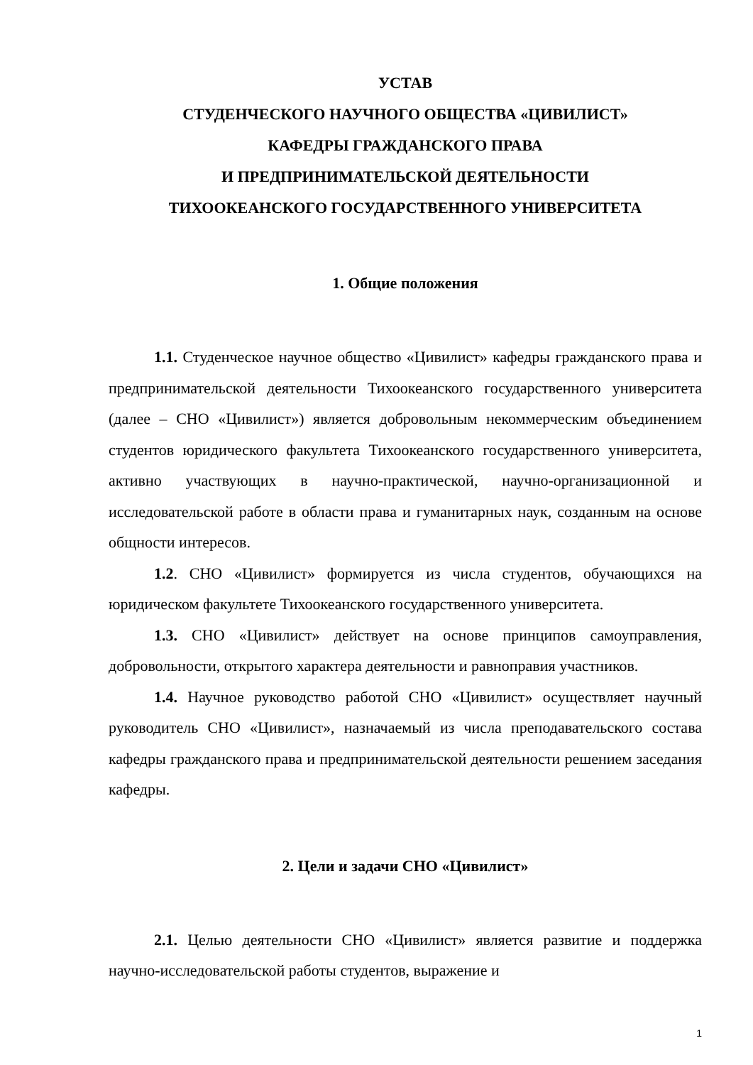УСТАВ
СТУДЕНЧЕСКОГО НАУЧНОГО ОБЩЕСТВА «ЦИВИЛИСТ»
КАФЕДРЫ ГРАЖДАНСКОГО ПРАВА
И ПРЕДПРИНИМАТЕЛЬСКОЙ ДЕЯТЕЛЬНОСТИ
ТИХООКЕАНСКОГО ГОСУДАРСТВЕННОГО УНИВЕРСИТЕТА
1. Общие положения
1.1. Студенческое научное общество «Цивилист» кафедры гражданского права и предпринимательской деятельности Тихоокеанского государственного университета (далее – СНО «Цивилист») является добровольным некоммерческим объединением студентов юридического факультета Тихоокеанского государственного университета, активно участвующих в научно-практической, научно-организационной и исследовательской работе в области права и гуманитарных наук, созданным на основе общности интересов.
1.2. СНО «Цивилист» формируется из числа студентов, обучающихся на юридическом факультете Тихоокеанского государственного университета.
1.3. СНО «Цивилист» действует на основе принципов самоуправления, добровольности, открытого характера деятельности и равноправия участников.
1.4. Научное руководство работой СНО «Цивилист» осуществляет научный руководитель СНО «Цивилист», назначаемый из числа преподавательского состава кафедры гражданского права и предпринимательской деятельности решением заседания кафедры.
2. Цели и задачи СНО «Цивилист»
2.1. Целью деятельности СНО «Цивилист» является развитие и поддержка научно-исследовательской работы студентов, выражение и
1